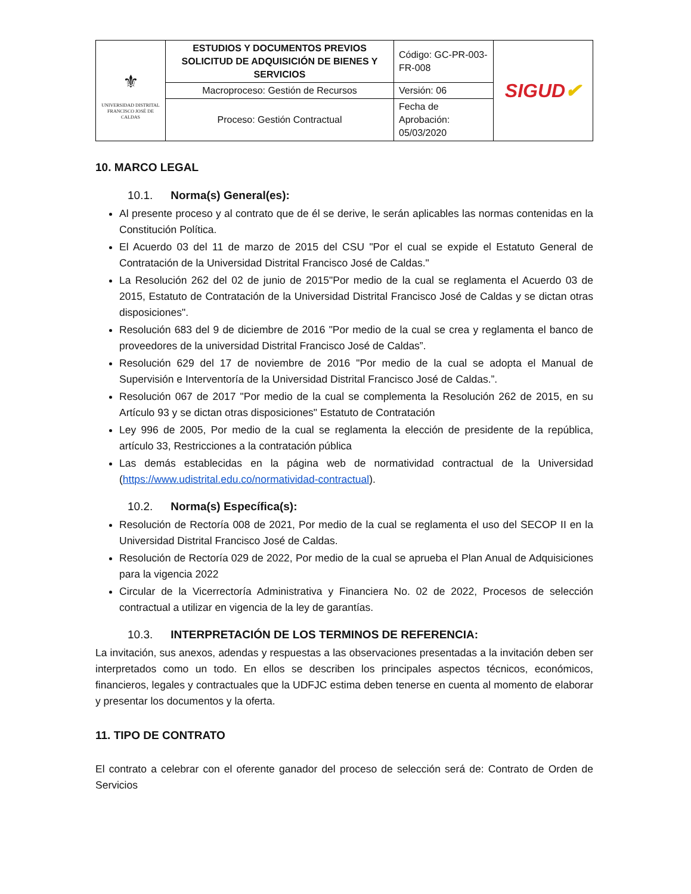| ⚜ UNIVERSIDAD DISTRITAL FRANCISCO JOSÉ DE CALDAS | ESTUDIOS Y DOCUMENTOS PREVIOS SOLICITUD DE ADQUISICIÓN DE BIENES Y SERVICIOS | Código: GC-PR-003-FR-008 | SIGUD ✔ |
| | Macroproceso: Gestión de Recursos | Versión: 06 | |
| | Proceso: Gestión Contractual | Fecha de Aprobación: 05/03/2020 | |
10. MARCO LEGAL
10.1. Norma(s) General(es):
Al presente proceso y al contrato que de él se derive, le serán aplicables las normas contenidas en la Constitución Política.
El Acuerdo 03 del 11 de marzo de 2015 del CSU "Por el cual se expide el Estatuto General de Contratación de la Universidad Distrital Francisco José de Caldas."
La Resolución 262 del 02 de junio de 2015"Por medio de la cual se reglamenta el Acuerdo 03 de 2015, Estatuto de Contratación de la Universidad Distrital Francisco José de Caldas y se dictan otras disposiciones".
Resolución 683 del 9 de diciembre de 2016 "Por medio de la cual se crea y reglamenta el banco de proveedores de la universidad Distrital Francisco José de Caldas”.
Resolución 629 del 17 de noviembre de 2016 "Por medio de la cual se adopta el Manual de Supervisión e Interventoría de la Universidad Distrital Francisco José de Caldas.”.
Resolución 067 de 2017 "Por medio de la cual se complementa la Resolución 262 de 2015, en su Artículo 93 y se dictan otras disposiciones" Estatuto de Contratación
Ley 996 de 2005, Por medio de la cual se reglamenta la elección de presidente de la república, artículo 33, Restricciones a la contratación pública
Las demás establecidas en la página web de normatividad contractual de la Universidad (https://www.udistrital.edu.co/normatividad-contractual).
10.2. Norma(s) Específica(s):
Resolución de Rectoría 008 de 2021, Por medio de la cual se reglamenta el uso del SECOP II en la Universidad Distrital Francisco José de Caldas.
Resolución de Rectoría 029 de 2022, Por medio de la cual se aprueba el Plan Anual de Adquisiciones para la vigencia 2022
Circular de la Vicerrectoría Administrativa y Financiera No. 02 de 2022, Procesos de selección contractual a utilizar en vigencia de la ley de garantías.
10.3. INTERPRETACIÓN DE LOS TERMINOS DE REFERENCIA:
La invitación, sus anexos, adendas y respuestas a las observaciones presentadas a la invitación deben ser interpretados como un todo. En ellos se describen los principales aspectos técnicos, económicos, financieros, legales y contractuales que la UDFJC estima deben tenerse en cuenta al momento de elaborar y presentar los documentos y la oferta.
11. TIPO DE CONTRATO
El contrato a celebrar con el oferente ganador del proceso de selección será de: Contrato de Orden de Servicios